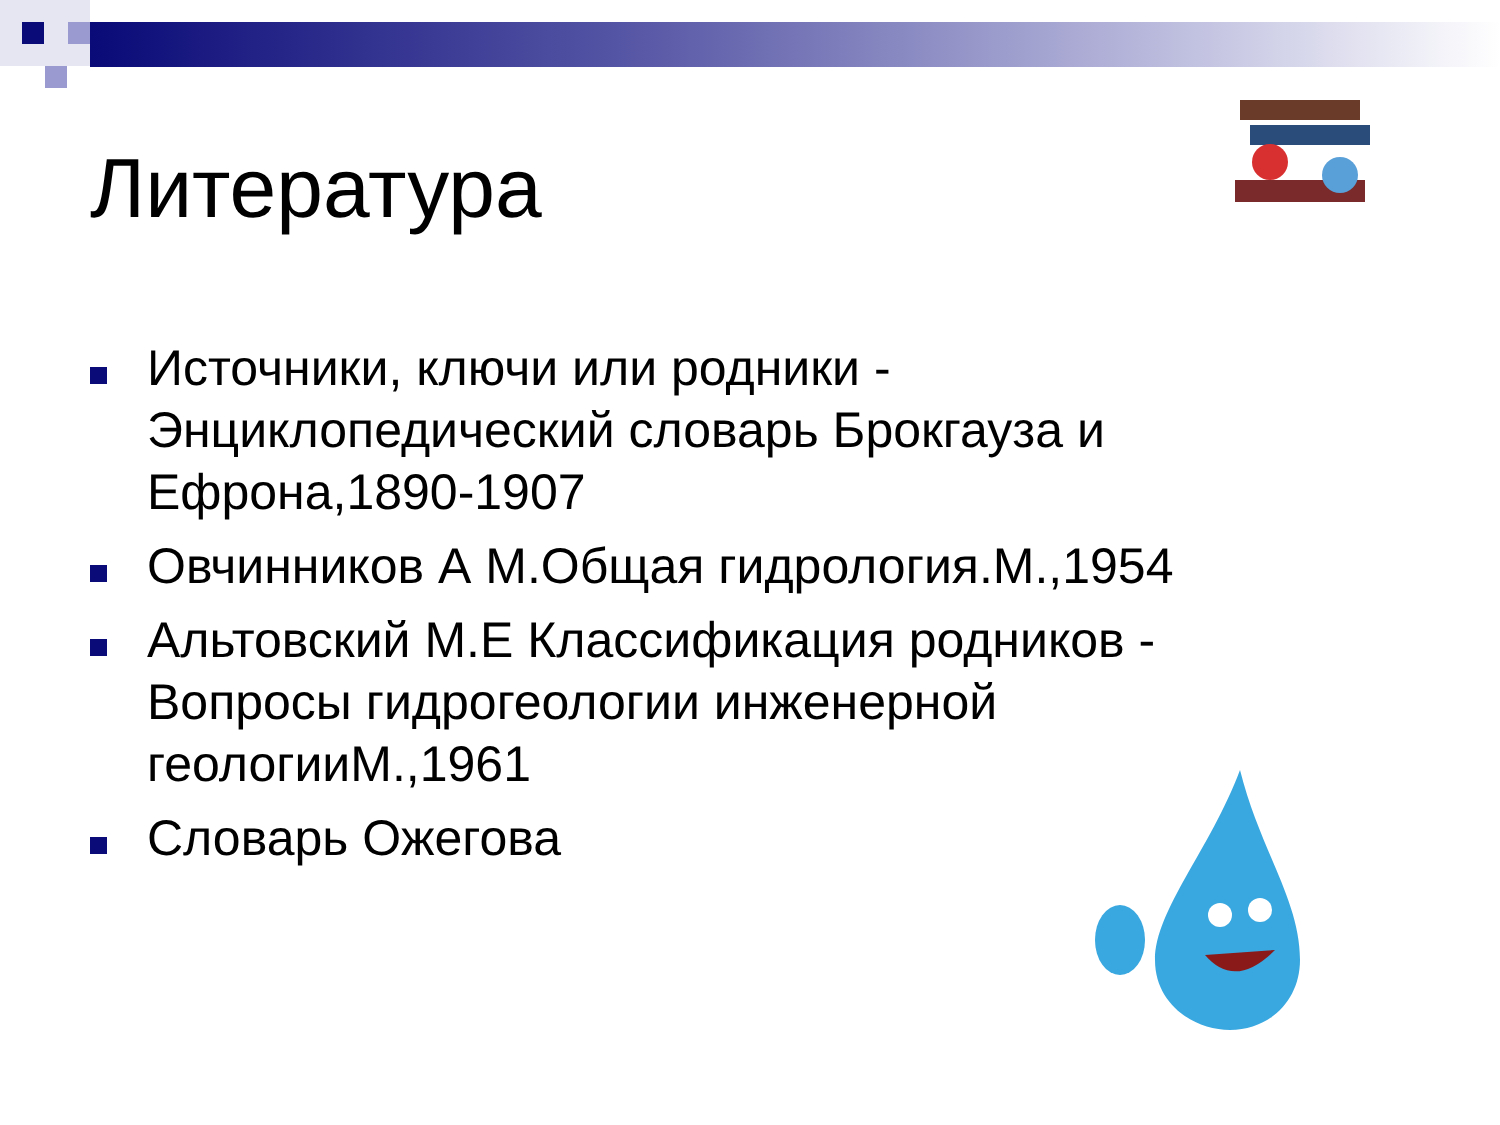Литература
Источники, ключи или родники - Энциклопедический словарь Брокгауза и Ефрона,1890-1907
Овчинников А М.Общая гидрология.М.,1954
Альтовский М.Е Классификация родников - Вопросы гидрогеологии инженерной геологииМ.,1961
Словарь Ожегова